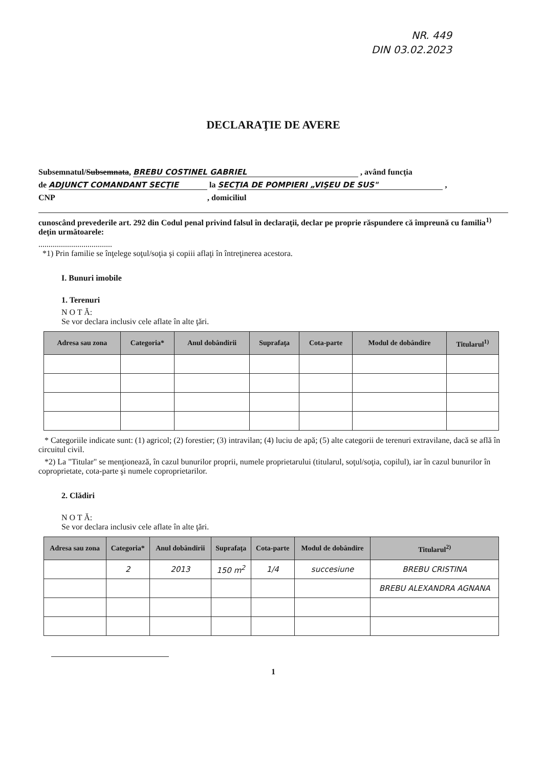NR. 449
DIN 03.02.2023
DECLARAŢIE DE AVERE
Subsemnatul/Subsemnata, BREBU COSTINEL GABRIEL , având funcţia
de ADJUNCT COMANDANT SECŢIE la SECŢIA DE POMPIERI „VIŞEU DE SUS" ,
CNP , domiciliul
cunoscând prevederile art. 292 din Codul penal privind falsul în declaraţii, declar pe proprie răspundere că împreună cu familia<sup>1)</sup> deţin următoarele:
....................................
*1) Prin familie se înţelege soţul/soţia şi copiii aflaţi în întreţinerea acestora.
I. Bunuri imobile
1. Terenuri
N O T Ă:
Se vor declara inclusiv cele aflate în alte ţări.
| Adresa sau zona | Categoria* | Anul dobândirii | Suprafaţa | Cota-parte | Modul de dobândire | Titularul<sup>1)</sup> |
| --- | --- | --- | --- | --- | --- | --- |
* Categoriile indicate sunt: (1) agricol; (2) forestier; (3) intravilan; (4) luciu de apă; (5) alte categorii de terenuri extravilane, dacă se află în circuitul civil.
*2) La "Titular" se menţionează, în cazul bunurilor proprii, numele proprietarului (titularul, soţul/soţia, copilul), iar în cazul bunurilor în coproprietate, cota-parte şi numele coproprietarilor.
2. Clădiri
N O T Ă:
Se vor declara inclusiv cele aflate în alte ţări.
| Adresa sau zona | Categoria* | Anul dobândirii | Suprafaţa | Cota-parte | Modul de dobândire | Titularul<sup>2)</sup> |
| --- | --- | --- | --- | --- | --- | --- |
| | 2 | 2013 | 150 m<sup>2</sup> | 1/4 | succesiune | BREBU CRISTINA |
| | | | | | | BREBU ALEXANDRA AGNANA |
1